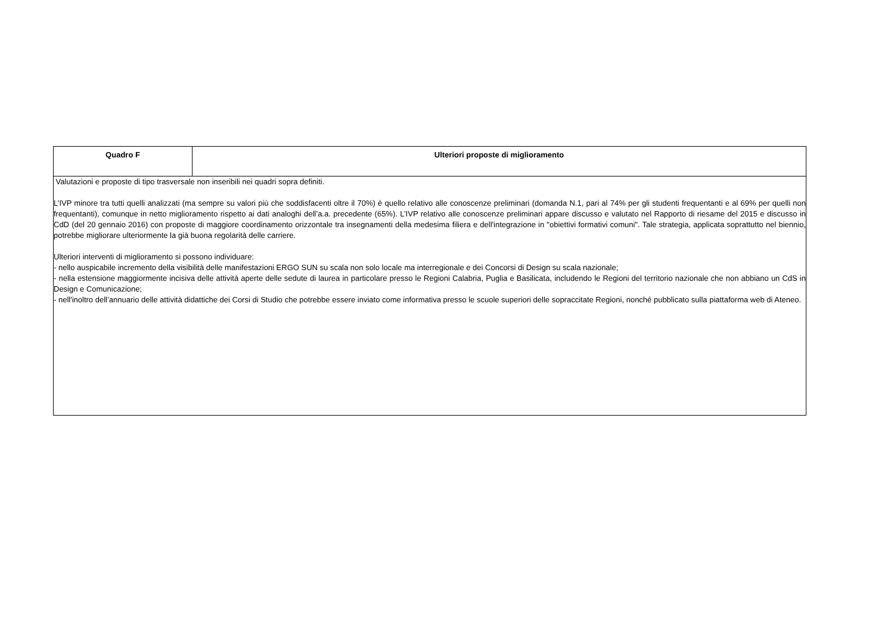| Quadro F | Ulteriori proposte di miglioramento |
| --- | --- |
| Valutazioni e proposte di tipo trasversale non inseribili nei quadri sopra definiti. L’IVP minore tra tutti quelli analizzati (ma sempre su valori più che soddisfacenti oltre il 70%) è quello relativo alle conoscenze preliminari (domanda N.1, pari al 74% per gli studenti frequentanti e al 69% per quelli non frequentanti), comunque in netto miglioramento rispetto ai dati analoghi dell’a.a. precedente (65%). L’IVP relativo alle conoscenze preliminari appare discusso e valutato nel Rapporto di riesame del 2015 e discusso in CdD (del 20 gennaio 2016) con proposte di maggiore coordinamento orizzontale tra insegnamenti della medesima filiera e dell'integrazione in "obiettivi formativi comuni". Tale strategia, applicata soprattutto nel biennio, potrebbe migliorare ulteriormente la già buona regolarità delle carriere. Ulteriori interventi di miglioramento si possono individuare: - nello auspicabile incremento della visibilità delle manifestazioni ERGO SUN su scala non solo locale ma interregionale e dei Concorsi di Design su scala nazionale; - nella estensione maggiormente incisiva delle attività aperte delle sedute di laurea in particolare presso le Regioni Calabria, Puglia e Basilicata, includendo le Regioni del territorio nazionale che non abbiano un CdS in Design e Comunicazione; - nell'inoltro dell’annuario delle attività didattiche dei Corsi di Studio che potrebbe essere inviato come informativa presso le scuole superiori delle sopraccitate Regioni, nonché pubblicato sulla piattaforma web di Ateneo. | |